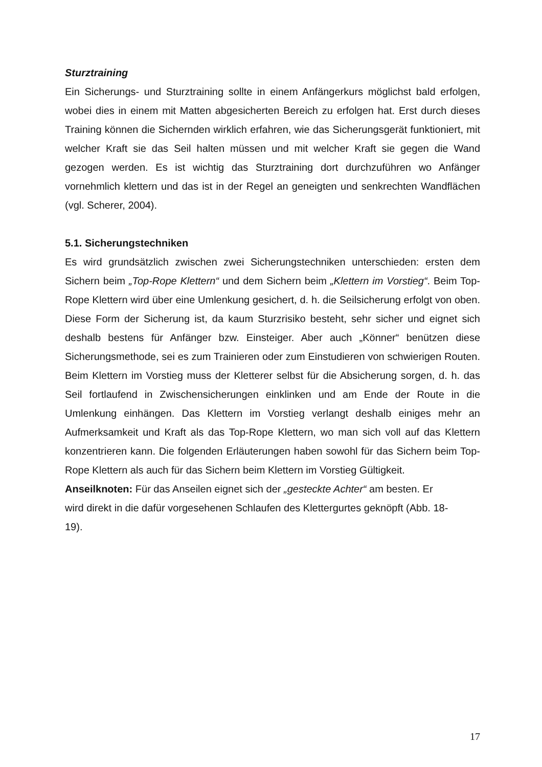Sturztraining
Ein Sicherungs- und Sturztraining sollte in einem Anfängerkurs möglichst bald erfolgen, wobei dies in einem mit Matten abgesicherten Bereich zu erfolgen hat. Erst durch dieses Training können die Sichernden wirklich erfahren, wie das Sicherungsgerät funktioniert, mit welcher Kraft sie das Seil halten müssen und mit welcher Kraft sie gegen die Wand gezogen werden. Es ist wichtig das Sturztraining dort durchzuführen wo Anfänger vornehmlich klettern und das ist in der Regel an geneigten und senkrechten Wandflächen (vgl. Scherer, 2004).
5.1. Sicherungstechniken
Es wird grundsätzlich zwischen zwei Sicherungstechniken unterschieden: ersten dem Sichern beim „Top-Rope Klettern“ und dem Sichern beim „Klettern im Vorstieg“. Beim Top-Rope Klettern wird über eine Umlenkung gesichert, d. h. die Seilsicherung erfolgt von oben. Diese Form der Sicherung ist, da kaum Sturzrisiko besteht, sehr sicher und eignet sich deshalb bestens für Anfänger bzw. Einsteiger. Aber auch „Könner“ benützen diese Sicherungsmethode, sei es zum Trainieren oder zum Einstudieren von schwierigen Routen. Beim Klettern im Vorstieg muss der Kletterer selbst für die Absicherung sorgen, d. h. das Seil fortlaufend in Zwischensicherungen einklinken und am Ende der Route in die Umlenkung einhängen. Das Klettern im Vorstieg verlangt deshalb einiges mehr an Aufmerksamkeit und Kraft als das Top-Rope Klettern, wo man sich voll auf das Klettern konzentrieren kann. Die folgenden Erläuterungen haben sowohl für das Sichern beim Top-Rope Klettern als auch für das Sichern beim Klettern im Vorstieg Gültigkeit.
Anseilknoten: Für das Anseilen eignet sich der „gesteckte Achter“ am besten. Er
wird direkt in die dafür vorgesehenen Schlaufen des Klettergurtes geknöpft (Abb. 18-
19).
17